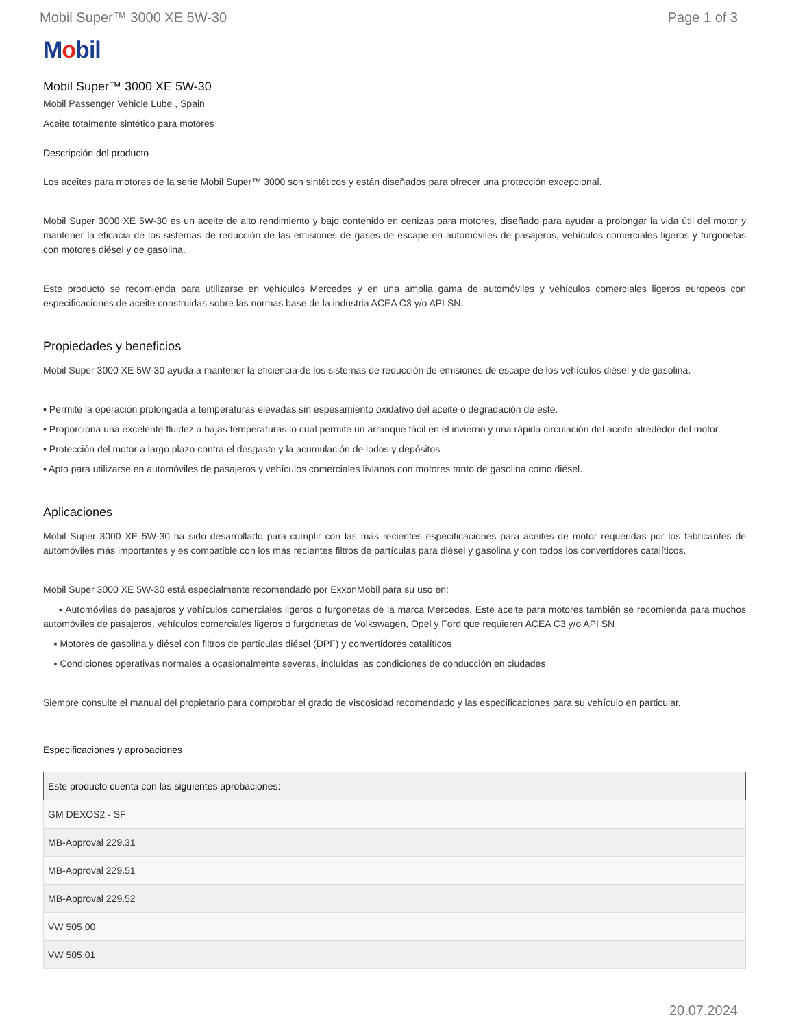Mobil Super™ 3000 XE 5W-30 Page 1 of 3
Mobil
Mobil Super™ 3000 XE 5W-30
Mobil Passenger Vehicle Lube , Spain
Aceite totalmente sintético para motores
Descripción del producto
Los aceites para motores de la serie Mobil Super™ 3000 son sintéticos y están diseñados para ofrecer una protección excepcional.
Mobil Super 3000 XE 5W-30 es un aceite de alto rendimiento y bajo contenido en cenizas para motores, diseñado para ayudar a prolongar la vida útil del motor y mantener la eficacia de los sistemas de reducción de las emisiones de gases de escape en automóviles de pasajeros, vehículos comerciales ligeros y furgonetas con motores diésel y de gasolina.
Este producto se recomienda para utilizarse en vehículos Mercedes y en una amplia gama de automóviles y vehículos comerciales ligeros europeos con especificaciones de aceite construidas sobre las normas base de la industria ACEA C3 y/o API SN.
Propiedades y beneficios
Mobil Super 3000 XE 5W-30 ayuda a mantener la eficiencia de los sistemas de reducción de emisiones de escape de los vehículos diésel y de gasolina.
▪ Permite la operación prolongada a temperaturas elevadas sin espesamiento oxidativo del aceite o degradación de este.
▪ Proporciona una excelente fluidez a bajas temperaturas lo cual permite un arranque fácil en el invierno y una rápida circulación del aceite alrededor del motor.
▪ Protección del motor a largo plazo contra el desgaste y la acumulación de lodos y depósitos
▪ Apto para utilizarse en automóviles de pasajeros y vehículos comerciales livianos con motores tanto de gasolina como diésel.
Aplicaciones
Mobil Super 3000 XE 5W-30 ha sido desarrollado para cumplir con las más recientes especificaciones para aceites de motor requeridas por los fabricantes de automóviles más importantes y es compatible con los más recientes filtros de partículas para diésel y gasolina y con todos los convertidores catalíticos.
Mobil Super 3000 XE 5W-30 está especialmente recomendado por ExxonMobil para su uso en:
▪ Automóviles de pasajeros y vehículos comerciales ligeros o furgonetas de la marca Mercedes. Este aceite para motores también se recomienda para muchos automóviles de pasajeros, vehículos comerciales ligeros o furgonetas de Volkswagen, Opel y Ford que requieren ACEA C3 y/o API SN
▪ Motores de gasolina y diésel con filtros de partículas diésel (DPF) y convertidores catalíticos
▪ Condiciones operativas normales a ocasionalmente severas, incluidas las condiciones de conducción en ciudades
Siempre consulte el manual del propietario para comprobar el grado de viscosidad recomendado y las especificaciones para su vehículo en particular.
Especificaciones y aprobaciones
| Este producto cuenta con las siguientes aprobaciones: |
| --- |
| GM DEXOS2 - SF |
| MB-Approval 229.31 |
| MB-Approval 229.51 |
| MB-Approval 229.52 |
| VW 505 00 |
| VW 505 01 |
20.07.2024